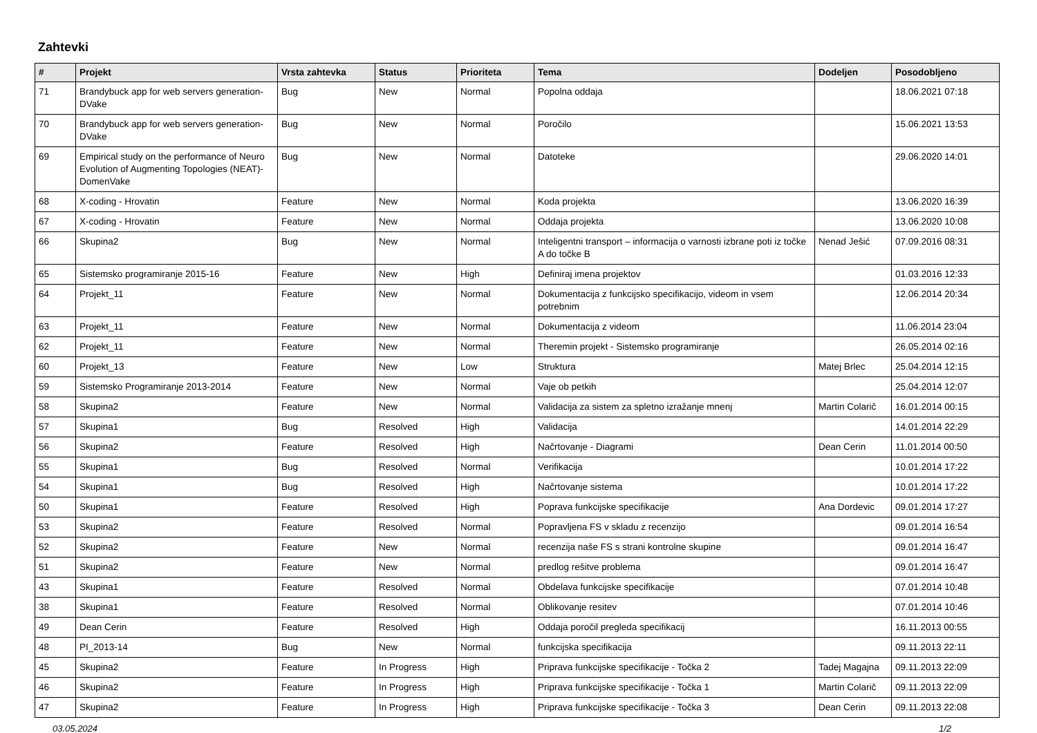Zahtevki
| # | Projekt | Vrsta zahtevka | Status | Prioriteta | Tema | Dodeljen | Posodobljeno |
| --- | --- | --- | --- | --- | --- | --- | --- |
| 71 | Brandybuck app for web servers generation-DVake | Bug | New | Normal | Popolna oddaja | | 18.06.2021 07:18 |
| 70 | Brandybuck app for web servers generation-DVake | Bug | New | Normal | Poročilo | | 15.06.2021 13:53 |
| 69 | Empirical study on the performance of Neuro Evolution of Augmenting Topologies (NEAT)-DomenVake | Bug | New | Normal | Datoteke | | 29.06.2020 14:01 |
| 68 | X-coding - Hrovatin | Feature | New | Normal | Koda projekta | | 13.06.2020 16:39 |
| 67 | X-coding - Hrovatin | Feature | New | Normal | Oddaja projekta | | 13.06.2020 10:08 |
| 66 | Skupina2 | Bug | New | Normal | Inteligentni transport – informacija o varnosti izbrane poti iz točke A do točke B | Nenad Ješić | 07.09.2016 08:31 |
| 65 | Sistemsko programiranje 2015-16 | Feature | New | High | Definiraj imena projektov | | 01.03.2016 12:33 |
| 64 | Projekt_11 | Feature | New | Normal | Dokumentacija z funkcijsko specifikacijo, videom in vsem potrebnim | | 12.06.2014 20:34 |
| 63 | Projekt_11 | Feature | New | Normal | Dokumentacija z videom | | 11.06.2014 23:04 |
| 62 | Projekt_11 | Feature | New | Normal | Theremin projekt - Sistemsko programiranje | | 26.05.2014 02:16 |
| 60 | Projekt_13 | Feature | New | Low | Struktura | Matej Brlec | 25.04.2014 12:15 |
| 59 | Sistemsko Programiranje 2013-2014 | Feature | New | Normal | Vaje ob petkih | | 25.04.2014 12:07 |
| 58 | Skupina2 | Feature | New | Normal | Validacija za sistem za spletno izražanje mnenj | Martin Colarič | 16.01.2014 00:15 |
| 57 | Skupina1 | Bug | Resolved | High | Validacija | | 14.01.2014 22:29 |
| 56 | Skupina2 | Feature | Resolved | High | Načrtovanje - Diagrami | Dean Cerin | 11.01.2014 00:50 |
| 55 | Skupina1 | Bug | Resolved | Normal | Verifikacija | | 10.01.2014 17:22 |
| 54 | Skupina1 | Bug | Resolved | High | Načrtovanje sistema | | 10.01.2014 17:22 |
| 50 | Skupina1 | Feature | Resolved | High | Poprava funkcijske specifikacije | Ana Dordevic | 09.01.2014 17:27 |
| 53 | Skupina2 | Feature | Resolved | Normal | Popravljena FS v skladu z recenzijo | | 09.01.2014 16:54 |
| 52 | Skupina2 | Feature | New | Normal | recenzija naše FS s strani kontrolne skupine | | 09.01.2014 16:47 |
| 51 | Skupina2 | Feature | New | Normal | predlog rešitve problema | | 09.01.2014 16:47 |
| 43 | Skupina1 | Feature | Resolved | Normal | Obdelava funkcijske specifikacije | | 07.01.2014 10:48 |
| 38 | Skupina1 | Feature | Resolved | Normal | Oblikovanje resitev | | 07.01.2014 10:46 |
| 49 | Dean Cerin | Feature | Resolved | High | Oddaja poročil pregleda specifikacij | | 16.11.2013 00:55 |
| 48 | PI_2013-14 | Bug | New | Normal | funkcijska specifikacija | | 09.11.2013 22:11 |
| 45 | Skupina2 | Feature | In Progress | High | Priprava funkcijske specifikacije - Točka 2 | Tadej Magajna | 09.11.2013 22:09 |
| 46 | Skupina2 | Feature | In Progress | High | Priprava funkcijske specifikacije - Točka 1 | Martin Colarič | 09.11.2013 22:09 |
| 47 | Skupina2 | Feature | In Progress | High | Priprava funkcijske specifikacije - Točka 3 | Dean Cerin | 09.11.2013 22:08 |
03.05.2024 1/2